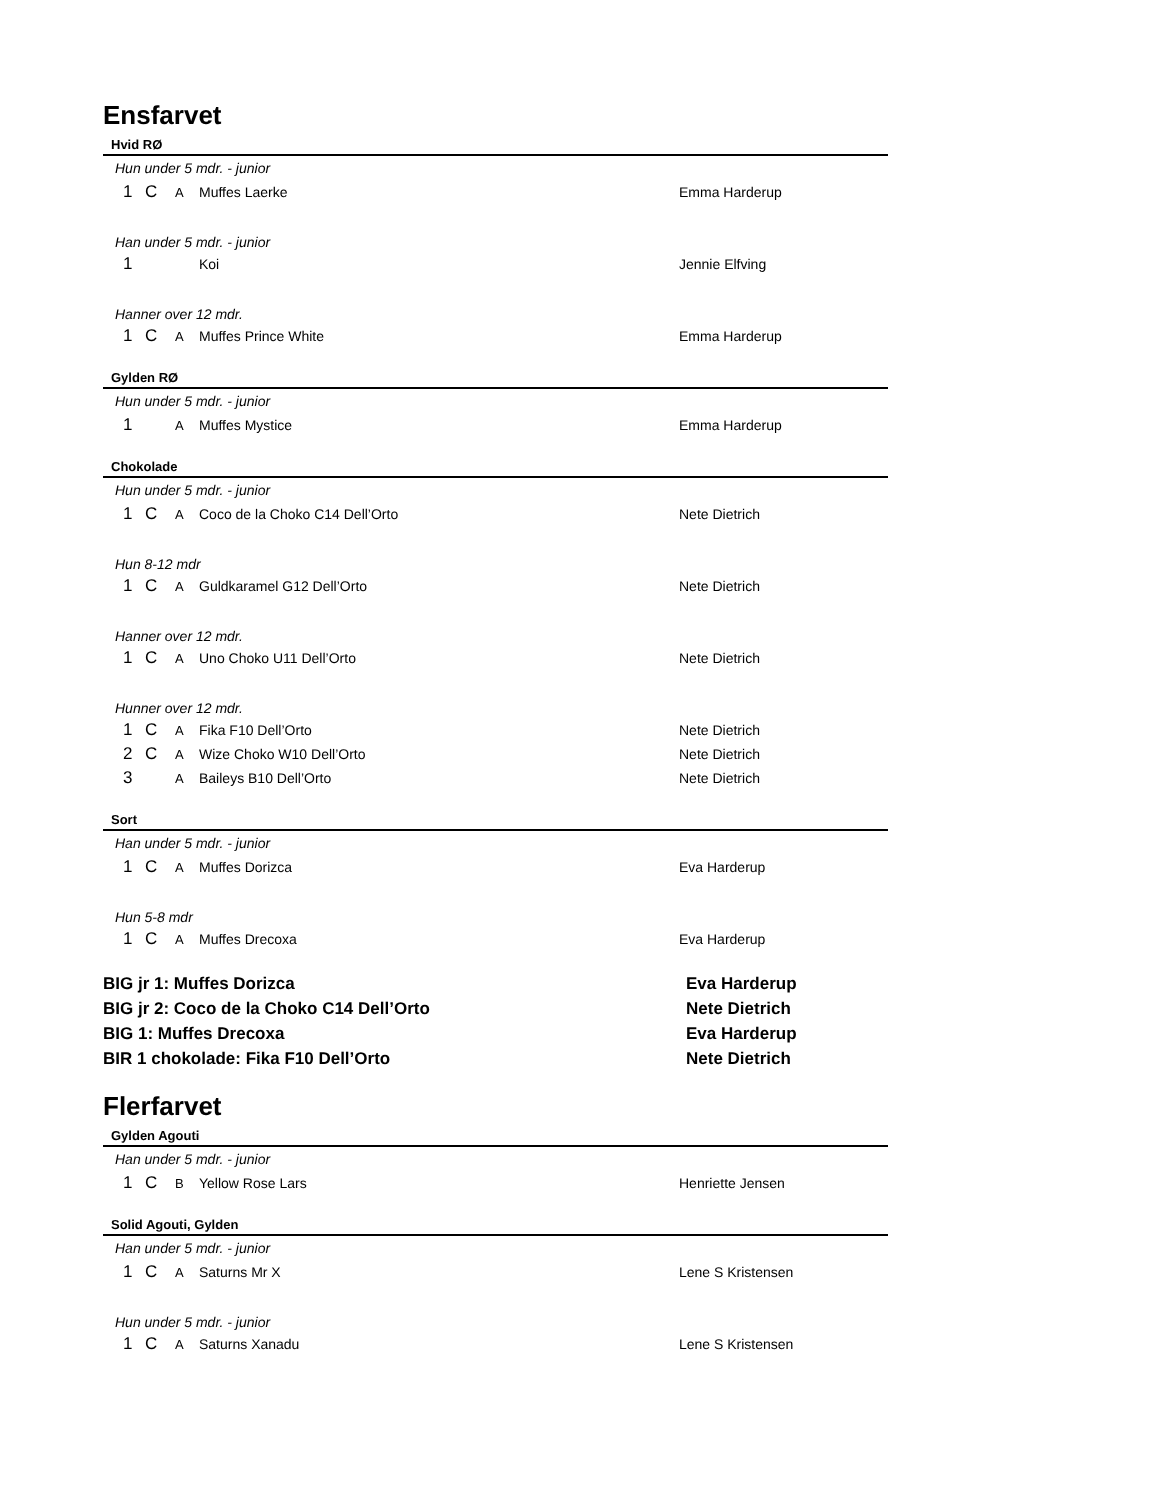Ensfarvet
Hvid RØ
| Hun under 5 mdr. - junior | | | | |
| 1 | C | A | Muffes Laerke | Emma Harderup |
| Han under 5 mdr. - junior | | | | |
| 1 | | | Koi | Jennie Elfving |
| Hanner over 12 mdr. | | | | |
| 1 | C | A | Muffes Prince White | Emma Harderup |
Gylden RØ
| Hun under 5 mdr. - junior | | | | |
| 1 | | A | Muffes Mystice | Emma Harderup |
Chokolade
| Hun under 5 mdr. - junior | | | | |
| 1 | C | A | Coco de la Choko C14 Dell’Orto | Nete Dietrich |
| Hun 8-12 mdr | | | | |
| 1 | C | A | Guldkaramel G12 Dell’Orto | Nete Dietrich |
| Hanner over 12 mdr. | | | | |
| 1 | C | A | Uno Choko U11 Dell’Orto | Nete Dietrich |
| Hunner over 12 mdr. | | | | |
| 1 | C | A | Fika F10 Dell’Orto | Nete Dietrich |
| 2 | C | A | Wize Choko W10 Dell’Orto | Nete Dietrich |
| 3 | | A | Baileys B10 Dell’Orto | Nete Dietrich |
Sort
| Han under 5 mdr. - junior | | | | |
| 1 | C | A | Muffes Dorizca | Eva Harderup |
| Hun 5-8 mdr | | | | |
| 1 | C | A | Muffes Drecoxa | Eva Harderup |
| BIG jr 1: Muffes Dorizca | Eva Harderup |
| BIG jr 2: Coco de la Choko C14 Dell’Orto | Nete Dietrich |
| BIG 1: Muffes Drecoxa | Eva Harderup |
| BIR 1 chokolade: Fika F10 Dell’Orto | Nete Dietrich |
Flerfarvet
Gylden Agouti
| Han under 5 mdr. - junior | | | | |
| 1 | C | B | Yellow Rose Lars | Henriette Jensen |
Solid Agouti, Gylden
| Han under 5 mdr. - junior | | | | |
| 1 | C | A | Saturns Mr X | Lene S Kristensen |
| Hun under 5 mdr. - junior | | | | |
| 1 | C | A | Saturns Xanadu | Lene S Kristensen |